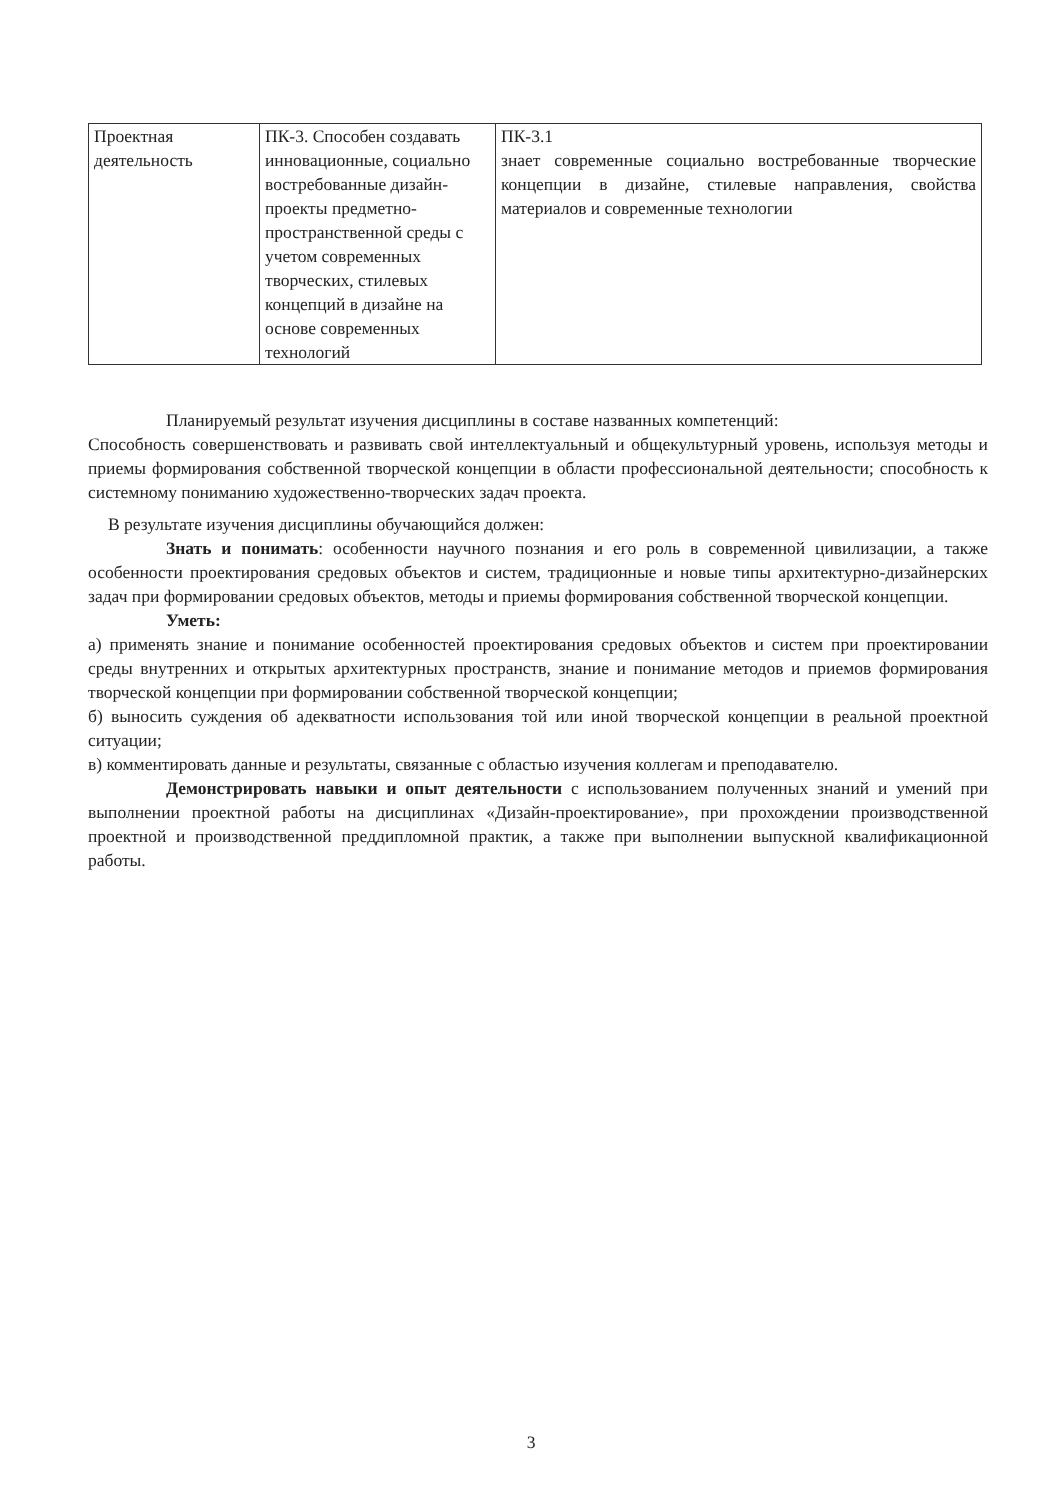| Проектная деятельность | ПК-3. Способен создавать инновационные, социально востребованные дизайн-проекты предметно-пространственной среды с учетом современных творческих, стилевых концепций в дизайне на основе современных технологий | ПК-3.1 знает современные социально востребованные творческие концепции в дизайне, стилевые направления, свойства материалов и современные технологии |
Планируемый результат изучения дисциплины в составе названных компетенций:
Способность совершенствовать и развивать свой интеллектуальный и общекультурный уровень, используя методы и приемы формирования собственной творческой концепции в области профессиональной деятельности; способность к системному пониманию художественно-творческих задач проекта.
В результате изучения дисциплины обучающийся должен:
Знать и понимать: особенности научного познания и его роль в современной цивилизации, а также особенности проектирования средовых объектов и систем, традиционные и новые типы архитектурно-дизайнерских задач при формировании средовых объектов, методы и приемы формирования собственной творческой концепции.
Уметь:
а) применять знание и понимание особенностей проектирования средовых объектов и систем при проектировании среды внутренних и открытых архитектурных пространств, знание и понимание методов и приемов формирования творческой концепции при формировании собственной творческой концепции;
б) выносить суждения об адекватности использования той или иной творческой концепции в реальной проектной ситуации;
в) комментировать данные и результаты, связанные с областью изучения коллегам и преподавателю.
Демонстрировать навыки и опыт деятельности с использованием полученных знаний и умений при выполнении проектной работы на дисциплинах «Дизайн-проектирование», при прохождении производственной проектной и производственной преддипломной практик, а также при выполнении выпускной квалификационной работы.
3